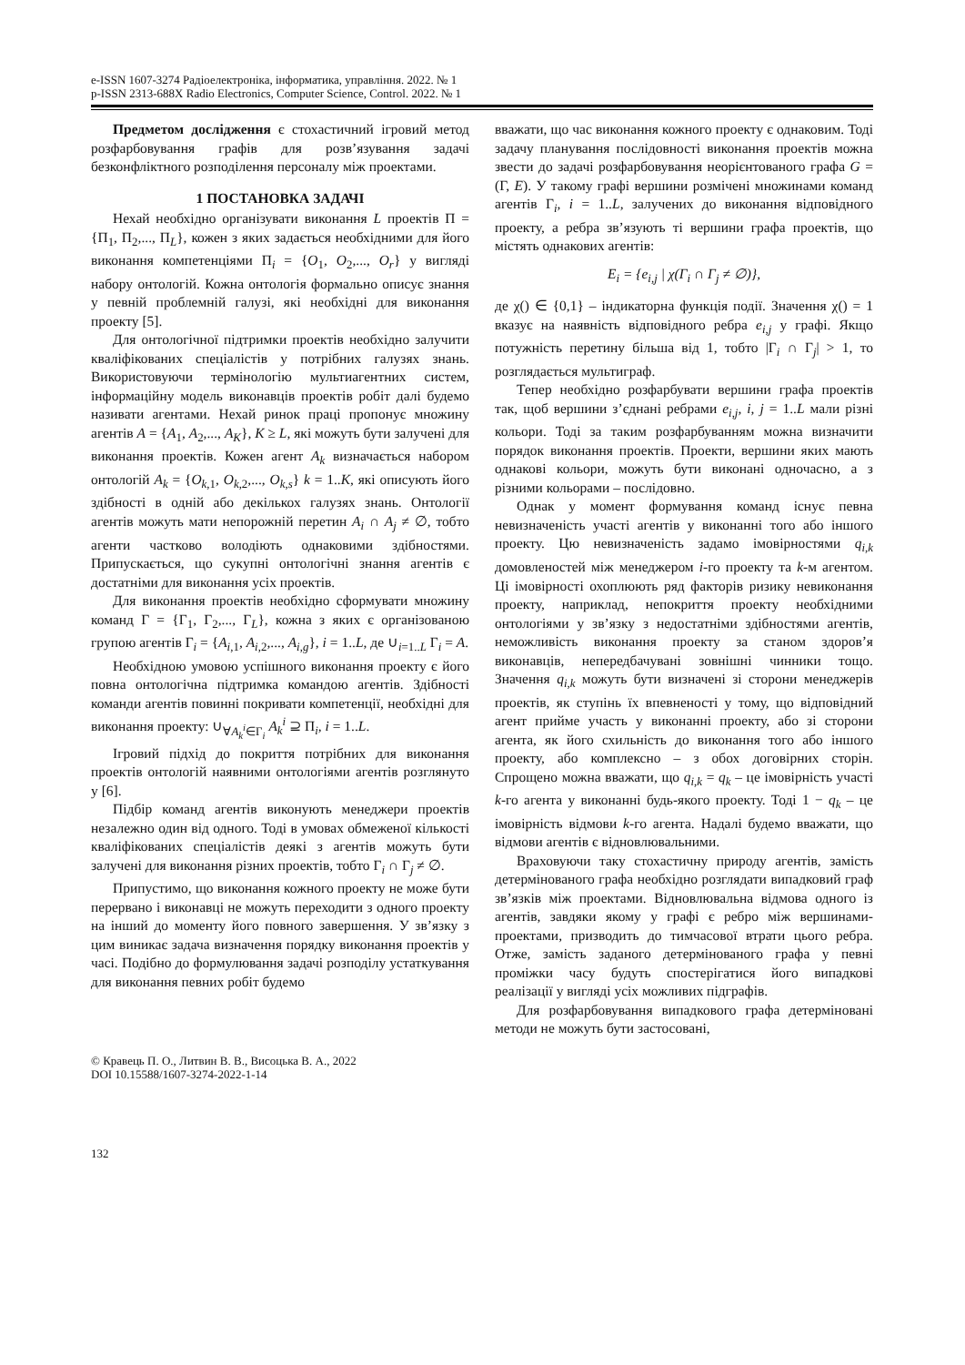e-ISSN 1607-3274 Радіоелектроніка, інформатика, управління. 2022. № 1
p-ISSN 2313-688X Radio Electronics, Computer Science, Control. 2022. № 1
Предметом дослідження є стохастичний ігровий метод розфарбовування графів для розв’язування задачі безконфліктного розподілення персоналу між проектами.
1 ПОСТАНОВКА ЗАДАЧІ
Нехай необхідно організувати виконання L проектів Π = {Π<sub>1</sub>, Π<sub>2</sub>,..., Π<sub>L</sub>}, кожен з яких задається необхідними для його виконання компетенціями Π<sub>i</sub> = {O<sub>1</sub>, O<sub>2</sub>,..., O<sub>r</sub>} у вигляді набору онтологій. Кожна онтологія формально описує знання у певній проблемній галузі, які необхідні для виконання проекту [5].
Для онтологічної підтримки проектів необхідно залучити кваліфікованих спеціалістів у потрібних галузях знань. Використовуючи термінологію мультиагентних систем, інформаційну модель виконавців проектів робіт далі будемо називати агентами. Нехай ринок праці пропонує множину агентів A = {A<sub>1</sub>, A<sub>2</sub>,..., A<sub>K</sub>}, K ≥ L, які можуть бути залучені для виконання проектів. Кожен агент A<sub>k</sub> визначається набором онтологій A<sub>k</sub> = {O<sub>k,1</sub>, O<sub>k,2</sub>,..., O<sub>k,s</sub>} k = 1..K, які описують його здібності в одній або декількох галузях знань. Онтології агентів можуть мати непорожній перетин A<sub>i</sub> ∩ A<sub>j</sub> ≠ ∅, тобто агенти частково володіють однаковими здібностями. Припускається, що сукупні онтологічні знання агентів є достатніми для виконання усіх проектів.
Для виконання проектів необхідно сформувати множину команд Γ = {Γ<sub>1</sub>, Γ<sub>2</sub>,..., Γ<sub>L</sub>}, кожна з яких є організованою групою агентів Γ<sub>i</sub> = {A<sub>i,1</sub>, A<sub>i,2</sub>,..., A<sub>i,g</sub>}, i = 1..L, де ∪<sub>i=1..L</sub> Γ<sub>i</sub> = A.
Необхідною умовою успішного виконання проекту є його повна онтологічна підтримка командою агентів. Здібності команди агентів повинні покривати компетенції, необхідні для виконання проекту: ∪<sub>∀A<sub>k</sub><sup>i</sup>∈Γ<sub>i</sub></sub> A<sub>k</sub><sup>i</sup> ⊇ Π<sub>i</sub>, i = 1..L.
Ігровий підхід до покриття потрібних для виконання проектів онтологій наявними онтологіями агентів розглянуто у [6].
Підбір команд агентів виконують менеджери проектів незалежно один від одного. Тоді в умовах обмеженої кількості кваліфікованих спеціалістів деякі з агентів можуть бути залучені для виконання різних проектів, тобто Γ<sub>i</sub> ∩ Γ<sub>j</sub> ≠ ∅.
Припустимо, що виконання кожного проекту не може бути перервано і виконавці не можуть переходити з одного проекту на інший до моменту його повного завершення. У зв’язку з цим виникає задача визначення порядку виконання проектів у часі. Подібно до формулювання задачі розподілу устаткування для виконання певних робіт будемо
вважати, що час виконання кожного проекту є однаковим. Тоді задачу планування послідовності виконання проектів можна звести до задачі розфарбовування неорієнтованого графа G = (Γ, E). У такому графі вершини розмічені множинами команд агентів Γ<sub>i</sub>, i = 1..L, залучених до виконання відповідного проекту, а ребра зв’язують ті вершини графа проектів, що містять однакових агентів:
E<sub>i</sub> = {e<sub>i,j</sub> | χ(Γ<sub>i</sub> ∩ Γ<sub>j</sub> ≠ ∅)},
де χ() ∈ {0,1} – індикаторна функція події. Значення χ() = 1 вказує на наявність відповідного ребра e<sub>i,j</sub> у графі. Якщо потужність перетину більша від 1, тобто |Γ<sub>i</sub> ∩ Γ<sub>j</sub>| > 1, то розглядається мультиграф.
Тепер необхідно розфарбувати вершини графа проектів так, щоб вершини з’єднані ребрами e<sub>i,j</sub>, i, j = 1..L мали різні кольори. Тоді за таким розфарбуванням можна визначити порядок виконання проектів. Проекти, вершини яких мають однакові кольори, можуть бути виконані одночасно, а з різними кольорами – послідовно.
Однак у момент формування команд існує певна невизначеність участі агентів у виконанні того або іншого проекту. Цю невизначеність задамо імовірностями q<sub>i,k</sub> домовленостей між менеджером i-го проекту та k-м агентом. Ці імовірності охоплюють ряд факторів ризику невиконання проекту, наприклад, непокриття проекту необхідними онтологіями у зв’язку з недостатніми здібностями агентів, неможливість виконання проекту за станом здоров’я виконавців, непередбачувані зовнішні чинники тощо. Значення q<sub>i,k</sub> можуть бути визначені зі сторони менеджерів проектів, як ступінь їх впевненості у тому, що відповідний агент прийме участь у виконанні проекту, або зі сторони агента, як його схильність до виконання того або іншого проекту, або комплексно – з обох договірних сторін. Спрощено можна вважати, що q<sub>i,k</sub> = q<sub>k</sub> – це імовірність участі k-го агента у виконанні будь-якого проекту. Тоді 1 − q<sub>k</sub> – це імовірність відмови k-го агента. Надалі будемо вважати, що відмови агентів є відновлювальними.
Враховуючи таку стохастичну природу агентів, замість детермінованого графа необхідно розглядати випадковий граф зв’язків між проектами. Відновлювальна відмова одного із агентів, завдяки якому у графі є ребро між вершинами-проектами, призводить до тимчасової втрати цього ребра. Отже, замість заданого детермінованого графа у певні проміжки часу будуть спостерігатися його випадкові реалізації у вигляді усіх можливих підграфів.
Для розфарбовування випадкового графа детерміновані методи не можуть бути застосовані,
© Кравець П. О., Литвин В. В., Висоцька В. А., 2022
DOI 10.15588/1607-3274-2022-1-14
132